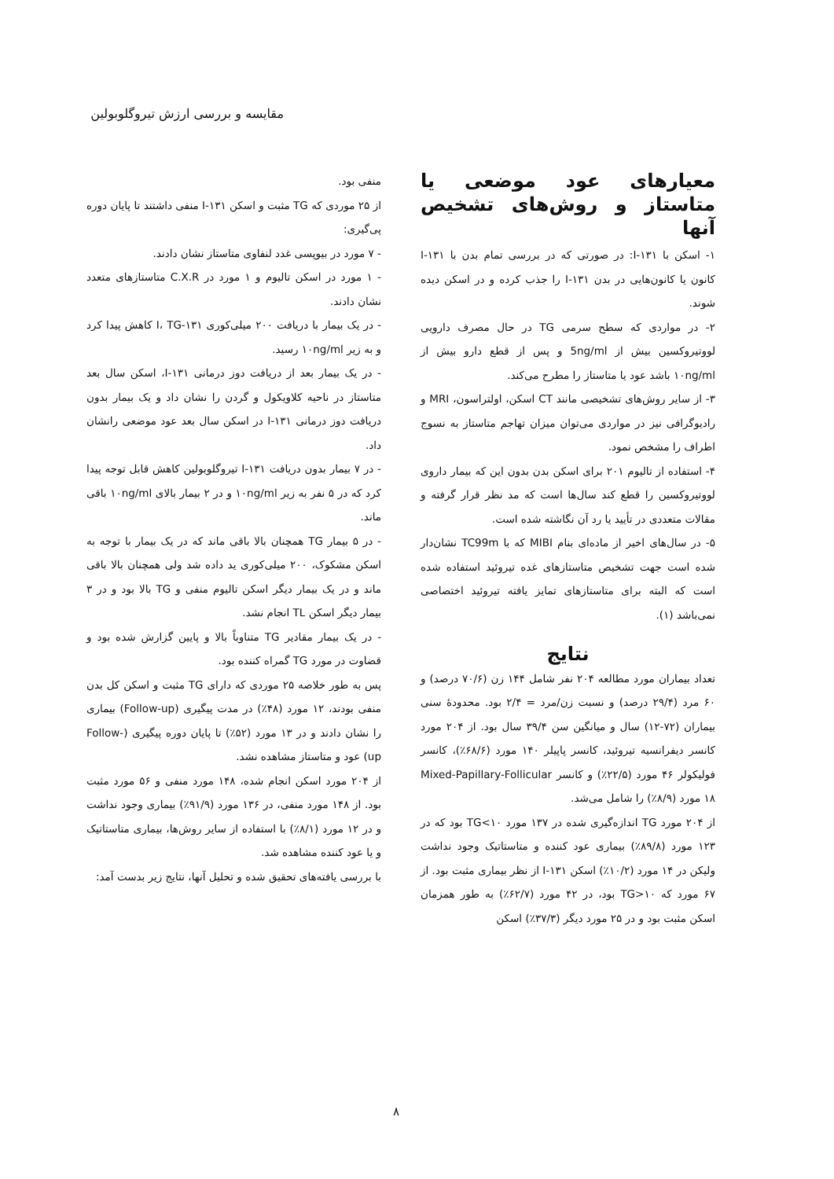مقایسه و بررسی ارزش تیروگلوبولین
معیارهای عود موضعی یا متاستاز و روش‌های تشخیص آنها
۱- اسکن با ۱۳۱-I: در صورتی که در بررسی تمام بدن با ۱۳۱-I کانون یا کانون‌هایی در بدن ۱۳۱-I را جذب کرده و در اسکن دیده شوند.
۲- در مواردی که سطح سرمی TG در حال مصرف دارویی لووتیروکسین بیش از 5ng/ml و پس از قطع دارو بیش از ۱۰ng/ml باشد عود یا متاستاز را مطرح می‌کند.
۳- از سایر روش‌های تشخیصی مانند CT اسکن، اولتراسون، MRI و رادیوگرافی نیز در مواردی می‌توان میزان تهاجم متاستاز به نسوج اطراف را مشخص نمود.
۴- استفاده از تالیوم ۲۰۱ برای اسکن بدن بدون این که بیمار داروی لووتیروکسین را قطع کند سال‌ها است که مد نظر قرار گرفته و مقالات متعددی در تأیید یا رد آن نگاشته شده است.
۵- در سال‌های اخیر از ماده‌ای بنام MIBI که با TC99m نشان‌دار شده است جهت تشخیص متاستازهای غده تیروئید استفاده شده است که البته برای متاستازهای تمایز یافته تیروئید اختصاصی نمی‌باشد (۱).
نتایج
تعداد بیماران مورد مطالعه ۲۰۴ نفر شامل ۱۴۴ زن (۷۰/۶ درصد) و ۶۰ مرد (۲۹/۴ درصد) و نسبت زن/مرد = ۲/۴ بود. محدودهٔ سنی بیماران (۷۲-۱۲) سال و میانگین سن ۳۹/۴ سال بود. از ۲۰۴ مورد کانسر دیفرانسیه تیروئید، کانسر پاپیلر ۱۴۰ مورد (۶۸/۶٪)، کانسر فولیکولر ۴۶ مورد (۲۲/۵٪) و کانسر Mixed-Papillary-Follicular ۱۸ مورد (۸/۹٪) را شامل می‌شد.
از ۲۰۴ مورد TG اندازه‌گیری شده در ۱۳۷ مورد TG<۱۰ بود که در ۱۲۳ مورد (۸۹/۸٪) بیماری عود کننده و متاستاتیک وجود نداشت ولیکن در ۱۴ مورد (۱۰/۲٪) اسکن ۱۳۱-I از نظر بیماری مثبت بود. از ۶۷ مورد که TG>۱۰ بود، در ۴۲ مورد (۶۲/۷٪) به طور همزمان اسکن مثبت بود و در ۲۵ مورد دیگر (۳۷/۳٪) اسکن
منفی بود.
از ۲۵ موردی که TG مثبت و اسکن ۱۳۱-I منفی داشتند تا پایان دوره پی‌گیری:
- ۷ مورد در بیوپسی غدد لنفاوی متاستاز نشان دادند.
- ۱ مورد در اسکن تالیوم و ۱ مورد در C.X.R متاستازهای متعدد نشان دادند.
- در یک بیمار با دریافت ۲۰۰ میلی‌کوری ۱۳۱-I، TG کاهش پیدا کرد و به زیر ۱۰ng/ml رسید.
- در یک بیمار بعد از دریافت دوز درمانی ۱۳۱-I، اسکن سال بعد متاستاز در ناحیه کلاویکول و گردن را نشان داد و یک بیمار بدون دریافت دوز درمانی ۱۳۱-I در اسکن سال بعد عود موضعی رانشان داد.
- در ۷ بیمار بدون دریافت ۱۳۱-I تیروگلوبولین کاهش قابل توجه پیدا کرد که در ۵ نفر به زیر ۱۰ng/ml و در ۲ بیمار بالای ۱۰ng/ml باقی ماند.
- در ۵ بیمار TG همچنان بالا باقی ماند که در یک بیمار با توجه به اسکن مشکوک، ۲۰۰ میلی‌کوری ید داده شد ولی همچنان بالا باقی ماند و در یک بیمار دیگر اسکن تالیوم منفی و TG بالا بود و در ۳ بیمار دیگر اسکن TL انجام نشد.
- در یک بیمار مقادیر TG متناوباً بالا و پایین گزارش شده بود و قضاوت در مورد TG گمراه کننده بود.
پس به طور خلاصه ۲۵ موردی که دارای TG مثبت و اسکن کل بدن منفی بودند، ۱۲ مورد (۴۸٪) در مدت پیگیری (Follow-up) بیماری را نشان دادند و در ۱۳ مورد (۵۲٪) تا پایان دوره پیگیری (Follow-up) عود و متاستاز مشاهده نشد.
از ۲۰۴ مورد اسکن انجام شده، ۱۴۸ مورد منفی و ۵۶ مورد مثبت بود. از ۱۴۸ مورد منفی، در ۱۳۶ مورد (۹۱/۹٪) بیماری وجود نداشت و در ۱۲ مورد (۸/۱٪) با استفاده از سایر روش‌ها، بیماری متاستاتیک و یا عود کننده مشاهده شد.
با بررسی یافته‌های تحقیق شده و تحلیل آنها، نتایج زیر بدست آمد:
۸